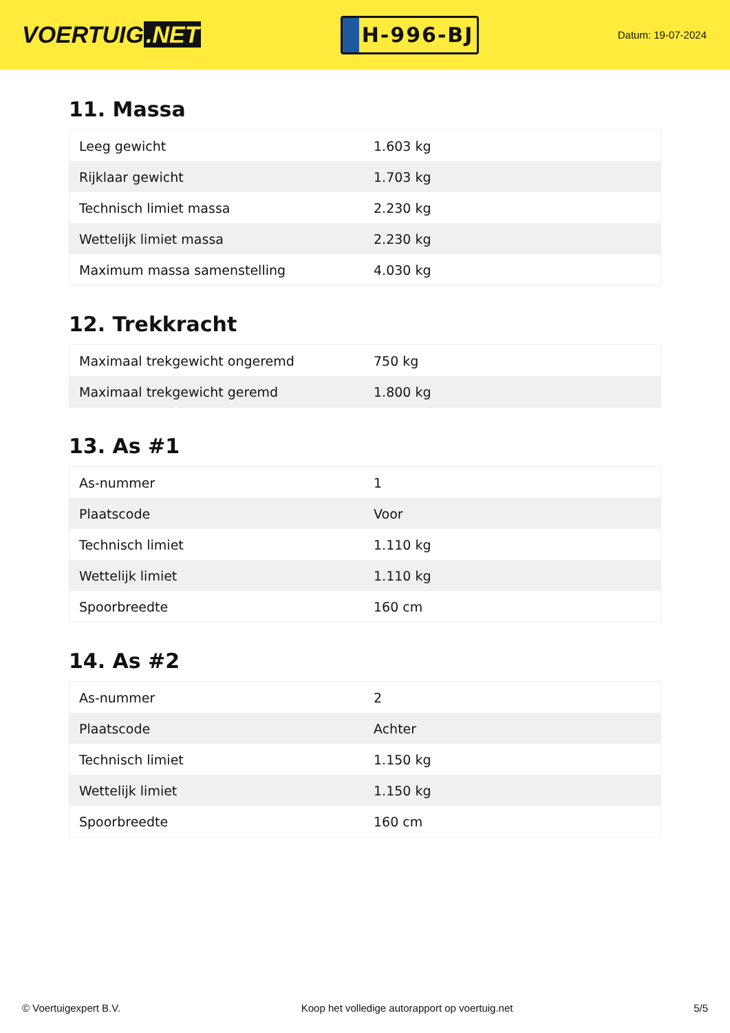VOERTUIG.NET
H-996-BJ
Datum: 19-07-2024
11. Massa
| Leeg gewicht | 1.603 kg |
| Rijklaar gewicht | 1.703 kg |
| Technisch limiet massa | 2.230 kg |
| Wettelijk limiet massa | 2.230 kg |
| Maximum massa samenstelling | 4.030 kg |
12. Trekkracht
| Maximaal trekgewicht ongeremd | 750 kg |
| Maximaal trekgewicht geremd | 1.800 kg |
13. As #1
| As-nummer | 1 |
| Plaatscode | Voor |
| Technisch limiet | 1.110 kg |
| Wettelijk limiet | 1.110 kg |
| Spoorbreedte | 160 cm |
14. As #2
| As-nummer | 2 |
| Plaatscode | Achter |
| Technisch limiet | 1.150 kg |
| Wettelijk limiet | 1.150 kg |
| Spoorbreedte | 160 cm |
© Voertuigexpert B.V. Koop het volledige autorapport op voertuig.net 5/5